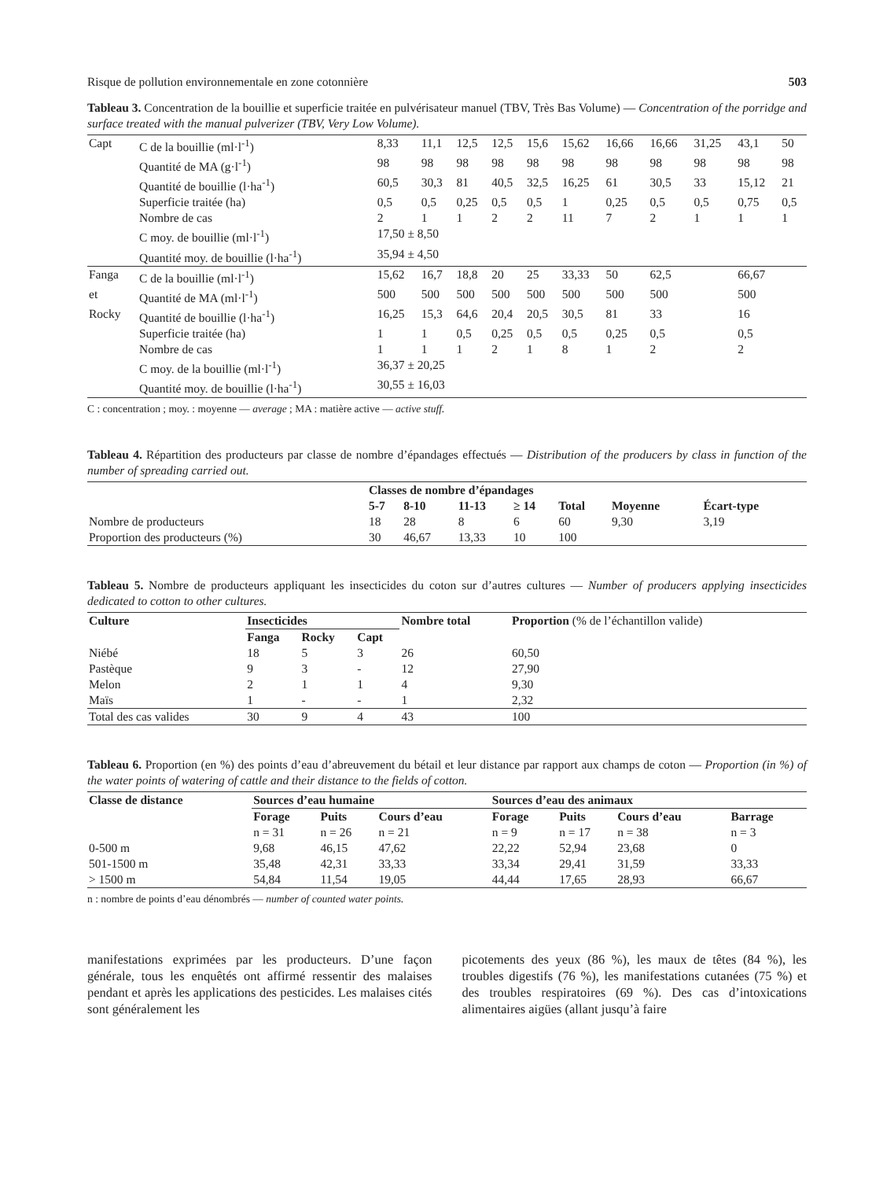Risque de pollution environnementale en zone cotonnière 503
Tableau 3. Concentration de la bouillie et superficie traitée en pulvérisateur manuel (TBV, Très Bas Volume) — Concentration of the porridge and surface treated with the manual pulverizer (TBV, Very Low Volume).
| Capt | C de la bouillie (ml·l<sup>-1</sup>) | 8,33 | 11,1 | 12,5 | 12,5 | 15,6 | 15,62 | 16,66 | 16,66 | 31,25 | 43,1 | 50 |
| | Quantité de MA (g·l<sup>-1</sup>) | 98 | 98 | 98 | 98 | 98 | 98 | 98 | 98 | 98 | 98 | 98 |
| | Quantité de bouillie (l·ha<sup>-1</sup>) | 60,5 | 30,3 | 81 | 40,5 | 32,5 | 16,25 | 61 | 30,5 | 33 | 15,12 | 21 |
| | Superficie traitée (ha) | 0,5 | 0,5 | 0,25 | 0,5 | 0,5 | 1 | 0,25 | 0,5 | 0,5 | 0,75 | 0,5 |
| | Nombre de cas | 2 | 1 | 1 | 2 | 2 | 11 | 7 | 2 | 1 | 1 | 1 |
| | C moy. de bouillie (ml·l<sup>-1</sup>) | 17,50 ± 8,50 | | | | | | | | | | |
| | Quantité moy. de bouillie (l·ha<sup>-1</sup>) | 35,94 ± 4,50 | | | | | | | | | | |
| Fanga | C de la bouillie (ml·l<sup>-1</sup>) | 15,62 | 16,7 | 18,8 | 20 | 25 | 33,33 | 50 | 62,5 | | 66,67 | |
| et | Quantité de MA (ml·l<sup>-1</sup>) | 500 | 500 | 500 | 500 | 500 | 500 | 500 | 500 | | 500 | |
| Rocky | Quantité de bouillie (l·ha<sup>-1</sup>) | 16,25 | 15,3 | 64,6 | 20,4 | 20,5 | 30,5 | 81 | 33 | | 16 | |
| | Superficie traitée (ha) | 1 | 1 | 0,5 | 0,25 | 0,5 | 0,5 | 0,25 | 0,5 | | 0,5 | |
| | Nombre de cas | 1 | 1 | 1 | 2 | 1 | 8 | 1 | 2 | | 2 | |
| | C moy. de la bouillie (ml·l<sup>-1</sup>) | 36,37 ± 20,25 | | | | | | | | | | |
| | Quantité moy. de bouillie (l·ha<sup>-1</sup>) | 30,55 ± 16,03 | | | | | | | | | | |
C : concentration ; moy. : moyenne — average ; MA : matière active — active stuff.
Tableau 4. Répartition des producteurs par classe de nombre d’épandages effectués — Distribution of the producers by class in function of the number of spreading carried out.
| | Classes de nombre d’épandages | | | | | | |
| --- | --- | --- | --- | --- | --- | --- | --- |
| | 5-7 | 8-10 | 11-13 | ≥ 14 | Total | Moyenne | Écart-type |
| Nombre de producteurs | 18 | 28 | 8 | 6 | 60 | 9,30 | 3,19 |
| Proportion des producteurs (%) | 30 | 46,67 | 13,33 | 10 | 100 | | |
Tableau 5. Nombre de producteurs appliquant les insecticides du coton sur d’autres cultures — Number of producers applying insecticides dedicated to cotton to other cultures.
| Culture | Insecticides | | | Nombre total | Proportion (% de l’échantillon valide) |
| --- | --- | --- | --- | --- | --- |
| | Fanga | Rocky | Capt | | |
| Niébé | 18 | 5 | 3 | 26 | 60,50 |
| Pastèque | 9 | 3 | - | 12 | 27,90 |
| Melon | 2 | 1 | 1 | 4 | 9,30 |
| Maïs | 1 | - | - | 1 | 2,32 |
| Total des cas valides | 30 | 9 | 4 | 43 | 100 |
Tableau 6. Proportion (en %) des points d’eau d’abreuvement du bétail et leur distance par rapport aux champs de coton — Proportion (in %) of the water points of watering of cattle and their distance to the fields of cotton.
| Classe de distance | Sources d’eau humaine | | | Sources d’eau des animaux | | | |
| --- | --- | --- | --- | --- | --- | --- | --- |
| | Forage n = 31 | Puits n = 26 | Cours d’eau n = 21 | Forage n = 9 | Puits n = 17 | Cours d’eau n = 38 | Barrage n = 3 |
| 0-500 m | 9,68 | 46,15 | 47,62 | 22,22 | 52,94 | 23,68 | 0 |
| 501-1500 m | 35,48 | 42,31 | 33,33 | 33,34 | 29,41 | 31,59 | 33,33 |
| > 1500 m | 54,84 | 11,54 | 19,05 | 44,44 | 17,65 | 28,93 | 66,67 |
n : nombre de points d’eau dénombrés — number of counted water points.
manifestations exprimées par les producteurs. D’une façon générale, tous les enquêtés ont affirmé ressentir des malaises pendant et après les applications des pesticides. Les malaises cités sont généralement les
picotements des yeux (86 %), les maux de têtes (84 %), les troubles digestifs (76 %), les manifestations cutanées (75 %) et des troubles respiratoires (69 %). Des cas d’intoxications alimentaires aigües (allant jusqu’à faire